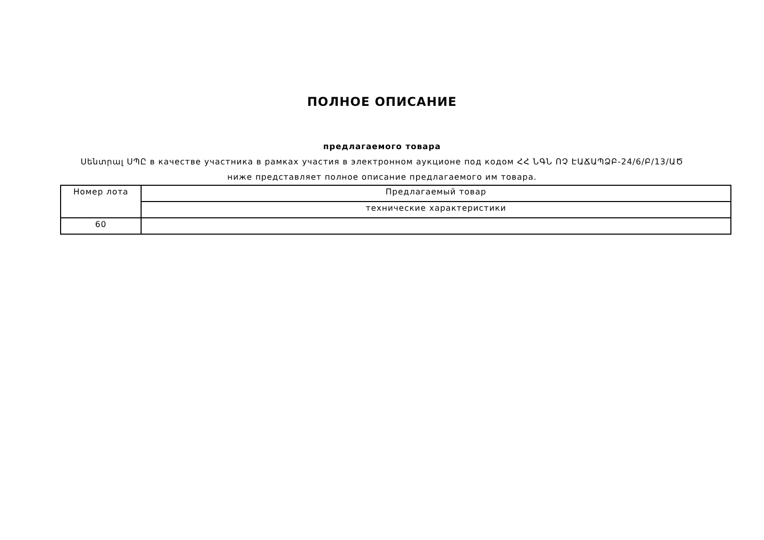ПОЛНОЕ ОПИСАНИЕ
предлагаемого товара
Սենտրալ ՍՊԸ в качестве участника в рамках участия в электронном аукционе под кодом ՀՀ ՆԳՆ ՈՉ ԷԱՃԱՊՁԲ-24/6/Բ/13/ԱԾ
ниже представляет полное описание предлагаемого им товара.
| Номер лота | Предлагаемый товар |
| | технические характеристики |
| 60 | |